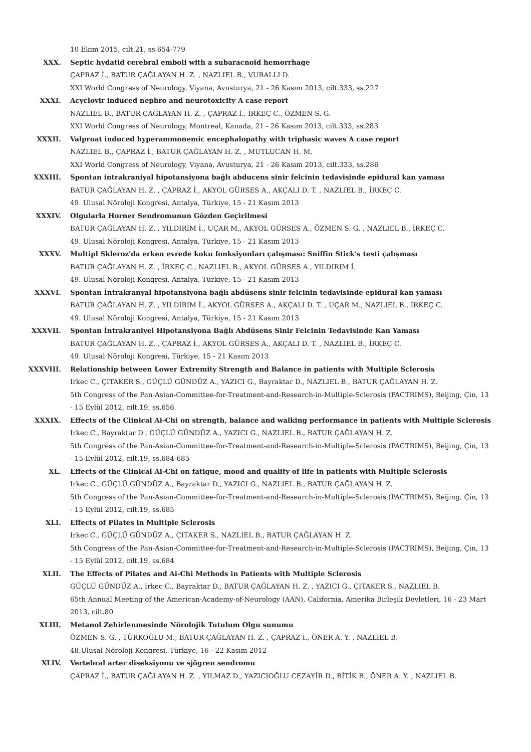10 Ekim 2015, cilt.21, ss.654-779
XXX. Septic hydatid cerebral emboli with a subaracnoid hemorrhage
ÇAPRAZ İ., BATUR ÇAĞLAYAN H. Z. , NAZLIEL B., VURALLI D.
XXI World Congress of Neurology, Viyana, Avusturya, 21 - 26 Kasım 2013, cilt.333, ss.227
XXXI. Acyclovir induced nephro and neurotoxicity A case report
NAZLIEL B., BATUR ÇAĞLAYAN H. Z. , ÇAPRAZ İ., İRKEÇ C., ÖZMEN S. G.
XXI World Congress of Neurology, Montreal, Kanada, 21 - 26 Kasım 2013, cilt.333, ss.283
XXXII. Valproat induced hyperammonemic encephalopathy with triphasic waves A case report
NAZLIEL B., ÇAPRAZ İ., BATUR ÇAĞLAYAN H. Z. , MUTLUCAN H. M.
XXI World Congress of Neurology, Viyana, Avusturya, 21 - 26 Kasım 2013, cilt.333, ss.286
XXXIII. Spontan intrakraniyal hipotansiyona bağlı abducens sinir felcinin tedavisinde epidural kan yaması
BATUR ÇAĞLAYAN H. Z. , ÇAPRAZ İ., AKYOL GÜRSES A., AKÇALI D. T. , NAZLIEL B., İRKEÇ C.
49. Ulusal Nöroloji Kongresi, Antalya, Türkiye, 15 - 21 Kasım 2013
XXXIV. Olgularla Horner Sendromunun Gözden Geçirilmesi
BATUR ÇAĞLAYAN H. Z. , YILDIRIM İ., UÇAR M., AKYOL GÜRSES A., ÖZMEN S. G. , NAZLIEL B., İRKEÇ C.
49. Ulusal Nöroloji Kongresi, Antalya, Türkiye, 15 - 21 Kasım 2013
XXXV. Multipl Skleroz'da erken evrede koku fonksiyonları çalışması: Sniffin Stick's testi çalışması
BATUR ÇAĞLAYAN H. Z. , İRKEÇ C., NAZLIEL B., AKYOL GÜRSES A., YILDIRIM İ.
49. Ulusal Nöroloji Kongresi, Antalya, Türkiye, 15 - 21 Kasım 2013
XXXVI. Spontan İntrakranyal hipotansiyona bağlı abdüsens sinir felcinin tedavisinde epidural kan yaması
BATUR ÇAĞLAYAN H. Z. , YILDIRIM İ., AKYOL GÜRSES A., AKÇALI D. T. , UÇAR M., NAZLIEL B., İRKEÇ C.
49. Ulusal Nöroloji Kongresi, Antalya, Türkiye, 15 - 21 Kasım 2013
XXXVII. Spontan İntrakraniyel Hipotansiyona Bağlı Abdüsens Sinir Felcinin Tedavisinde Kan Yaması
BATUR ÇAĞLAYAN H. Z. , ÇAPRAZ İ., AKYOL GÜRSES A., AKÇALI D. T. , NAZLIEL B., İRKEÇ C.
49. Ulusal Nöroloji Kongresi, Türkiye, 15 - 21 Kasım 2013
XXXVIII. Relationship between Lower Extremity Strength and Balance in patients with Multiple Sclerosis
Irkec C., ÇITAKER S., GÜÇLÜ GÜNDÜZ A., YAZICI G., Bayraktar D., NAZLIEL B., BATUR ÇAĞLAYAN H. Z.
5th Congress of the Pan-Asian-Committee-for-Treatment-and-Research-in-Multiple-Sclerosis (PACTRIMS), Beijing, Çin, 13 - 15 Eylül 2012, cilt.19, ss.656
XXXIX. Effects of the Clinical Ai-Chi on strength, balance and walking performance in patients with Multiple Sclerosis
Irkec C., Bayraktar D., GÜÇLÜ GÜNDÜZ A., YAZICI G., NAZLIEL B., BATUR ÇAĞLAYAN H. Z.
5th Congress of the Pan-Asian-Committee-for-Treatment-and-Research-in-Multiple-Sclerosis (PACTRIMS), Beijing, Çin, 13 - 15 Eylül 2012, cilt.19, ss.684-685
XL. Effects of the Clinical Ai-Chi on fatigue, mood and quality of life in patients with Multiple Sclerosis
Irkec C., GÜÇLÜ GÜNDÜZ A., Bayraktar D., YAZICI G., NAZLIEL B., BATUR ÇAĞLAYAN H. Z.
5th Congress of the Pan-Asian-Committee-for-Treatment-and-Research-in-Multiple-Sclerosis (PACTRIMS), Beijing, Çin, 13 - 15 Eylül 2012, cilt.19, ss.685
XLI. Effects of Pilates in Multiple Sclerosis
Irkec C., GÜÇLÜ GÜNDÜZ A., ÇITAKER S., NAZLIEL B., BATUR ÇAĞLAYAN H. Z.
5th Congress of the Pan-Asian-Committee-for-Treatment-and-Research-in-Multiple-Sclerosis (PACTRIMS), Beijing, Çin, 13 - 15 Eylül 2012, cilt.19, ss.684
XLII. The Effects of Pilates and Ai-Chi Methods in Patients with Multiple Sclerosis
GÜÇLÜ GÜNDÜZ A., Irkec C., Bayraktar D., BATUR ÇAĞLAYAN H. Z. , YAZICI G., ÇITAKER S., NAZLIEL B.
65th Annual Meeting of the American-Academy-of-Neurology (AAN), California, Amerika Birleşik Devletleri, 16 - 23 Mart 2013, cilt.80
XLIII. Metanol Zehirlenmesinde Nörolojik Tutulum Olgu sunumu
ÖZMEN S. G. , TÜRKOĞLU M., BATUR ÇAĞLAYAN H. Z. , ÇAPRAZ İ., ÖNER A. Y. , NAZLIEL B.
48.Ulusal Nöroloji Kongresi, Türkiye, 16 - 22 Kasım 2012
XLIV. Vertebral arter diseksiyonu ve sjögren sendromu
ÇAPRAZ İ., BATUR ÇAĞLAYAN H. Z. , YILMAZ D., YAZICIOĞLU CEZAYİR D., BİTİK B., ÖNER A. Y. , NAZLIEL B.